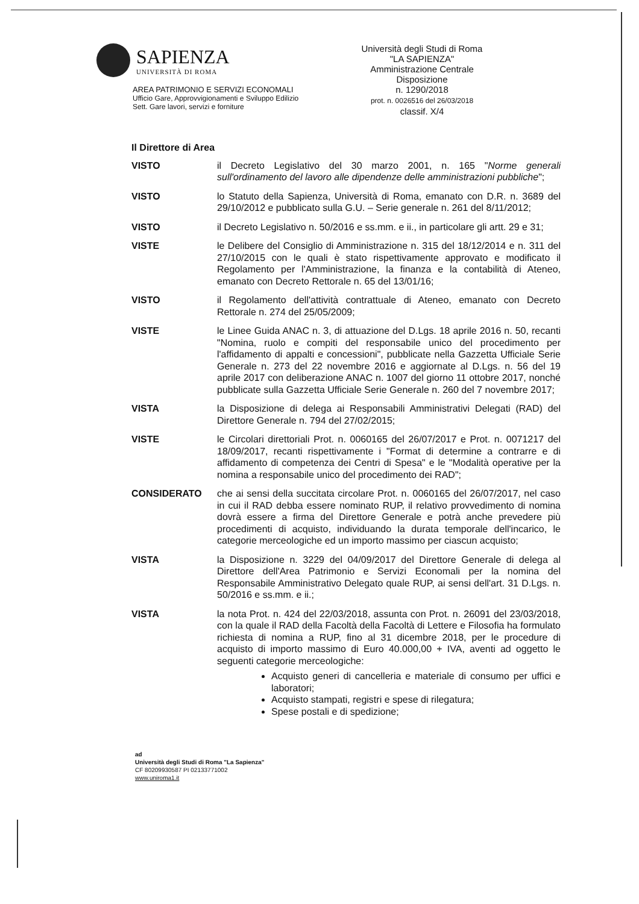SAPIENZA
UNIVERSITÀ DI ROMA
AREA PATRIMONIO E SERVIZI ECONOMALI
Ufficio Gare, Approvvigionamenti e Sviluppo Edilizio
Sett. Gare lavori, servizi e forniture
Università degli Studi di Roma
"LA SAPIENZA"
Amministrazione Centrale
Disposizione
n. 1290/2018
prot. n. 0026516 del 26/03/2018
classif. X/4
Il Direttore di Area
VISTO il Decreto Legislativo del 30 marzo 2001, n. 165 "Norme generali sull'ordinamento del lavoro alle dipendenze delle amministrazioni pubbliche";
VISTO lo Statuto della Sapienza, Università di Roma, emanato con D.R. n. 3689 del 29/10/2012 e pubblicato sulla G.U. – Serie generale n. 261 del 8/11/2012;
VISTO il Decreto Legislativo n. 50/2016 e ss.mm. e ii., in particolare gli artt. 29 e 31;
VISTE le Delibere del Consiglio di Amministrazione n. 315 del 18/12/2014 e n. 311 del 27/10/2015 con le quali è stato rispettivamente approvato e modificato il Regolamento per l'Amministrazione, la finanza e la contabilità di Ateneo, emanato con Decreto Rettorale n. 65 del 13/01/16;
VISTO il Regolamento dell'attività contrattuale di Ateneo, emanato con Decreto Rettorale n. 274 del 25/05/2009;
VISTE le Linee Guida ANAC n. 3, di attuazione del D.Lgs. 18 aprile 2016 n. 50, recanti "Nomina, ruolo e compiti del responsabile unico del procedimento per l'affidamento di appalti e concessioni", pubblicate nella Gazzetta Ufficiale Serie Generale n. 273 del 22 novembre 2016 e aggiornate al D.Lgs. n. 56 del 19 aprile 2017 con deliberazione ANAC n. 1007 del giorno 11 ottobre 2017, nonché pubblicate sulla Gazzetta Ufficiale Serie Generale n. 260 del 7 novembre 2017;
VISTA la Disposizione di delega ai Responsabili Amministrativi Delegati (RAD) del Direttore Generale n. 794 del 27/02/2015;
VISTE le Circolari direttoriali Prot. n. 0060165 del 26/07/2017 e Prot. n. 0071217 del 18/09/2017, recanti rispettivamente i "Format di determine a contrarre e di affidamento di competenza dei Centri di Spesa" e le "Modalità operative per la nomina a responsabile unico del procedimento dei RAD";
CONSIDERATO che ai sensi della succitata circolare Prot. n. 0060165 del 26/07/2017, nel caso in cui il RAD debba essere nominato RUP, il relativo provvedimento di nomina dovrà essere a firma del Direttore Generale e potrà anche prevedere più procedimenti di acquisto, individuando la durata temporale dell'incarico, le categorie merceologiche ed un importo massimo per ciascun acquisto;
VISTA la Disposizione n. 3229 del 04/09/2017 del Direttore Generale di delega al Direttore dell'Area Patrimonio e Servizi Economali per la nomina del Responsabile Amministrativo Delegato quale RUP, ai sensi dell'art. 31 D.Lgs. n. 50/2016 e ss.mm. e ii.;
VISTA la nota Prot. n. 424 del 22/03/2018, assunta con Prot. n. 26091 del 23/03/2018, con la quale il RAD della Facoltà della Facoltà di Lettere e Filosofia ha formulato richiesta di nomina a RUP, fino al 31 dicembre 2018, per le procedure di acquisto di importo massimo di Euro 40.000,00 + IVA, aventi ad oggetto le seguenti categorie merceologiche:
Acquisto generi di cancelleria e materiale di consumo per uffici e laboratori;
Acquisto stampati, registri e spese di rilegatura;
Spese postali e di spedizione;
ad
Università degli Studi di Roma "La Sapienza"
CF 80209930587 PI 02133771002
www.uniroma1.it